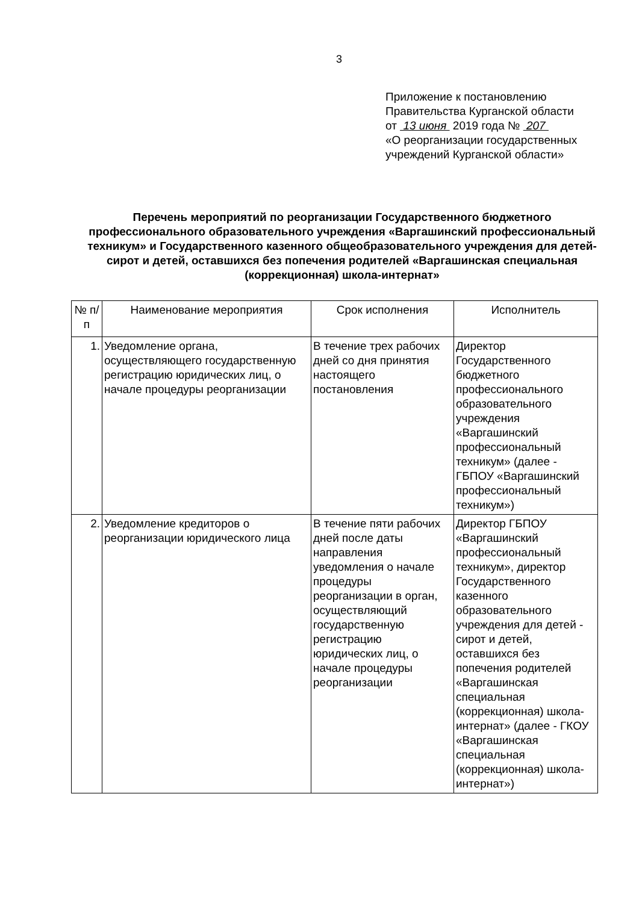3
Приложение к постановлению
Правительства Курганской области
от 13 июня 2019 года № 207
«О реорганизации государственных
учреждений Курганской области»
Перечень мероприятий по реорганизации Государственного бюджетного профессионального образовательного учреждения «Варгашинский профессиональный техникум» и Государственного казенного общеобразовательного учреждения для детей-сирот и детей, оставшихся без попечения родителей «Варгашинская специальная (коррекционная) школа-интернат»
| № п/п | Наименование мероприятия | Срок исполнения | Исполнитель |
| --- | --- | --- | --- |
| 1. | Уведомление органа, осуществляющего государственную регистрацию юридических лиц, о начале процедуры реорганизации | В течение трех рабочих дней со дня принятия настоящего постановления | Директор Государственного бюджетного профессионального образовательного учреждения «Варгашинский профессиональный техникум» (далее - ГБПОУ «Варгашинский профессиональный техникум») |
| 2. | Уведомление кредиторов о реорганизации юридического лица | В течение пяти рабочих дней после даты направления уведомления о начале процедуры реорганизации в орган, осуществляющий государственную регистрацию юридических лиц, о начале процедуры реорганизации | Директор ГБПОУ «Варгашинский профессиональный техникум», директор Государственного казенного образовательного учреждения для детей - сирот и детей, оставшихся без попечения родителей «Варгашинская специальная (коррекционная) школа-интернат» (далее - ГКОУ «Варгашинская специальная (коррекционная) школа-интернат») |